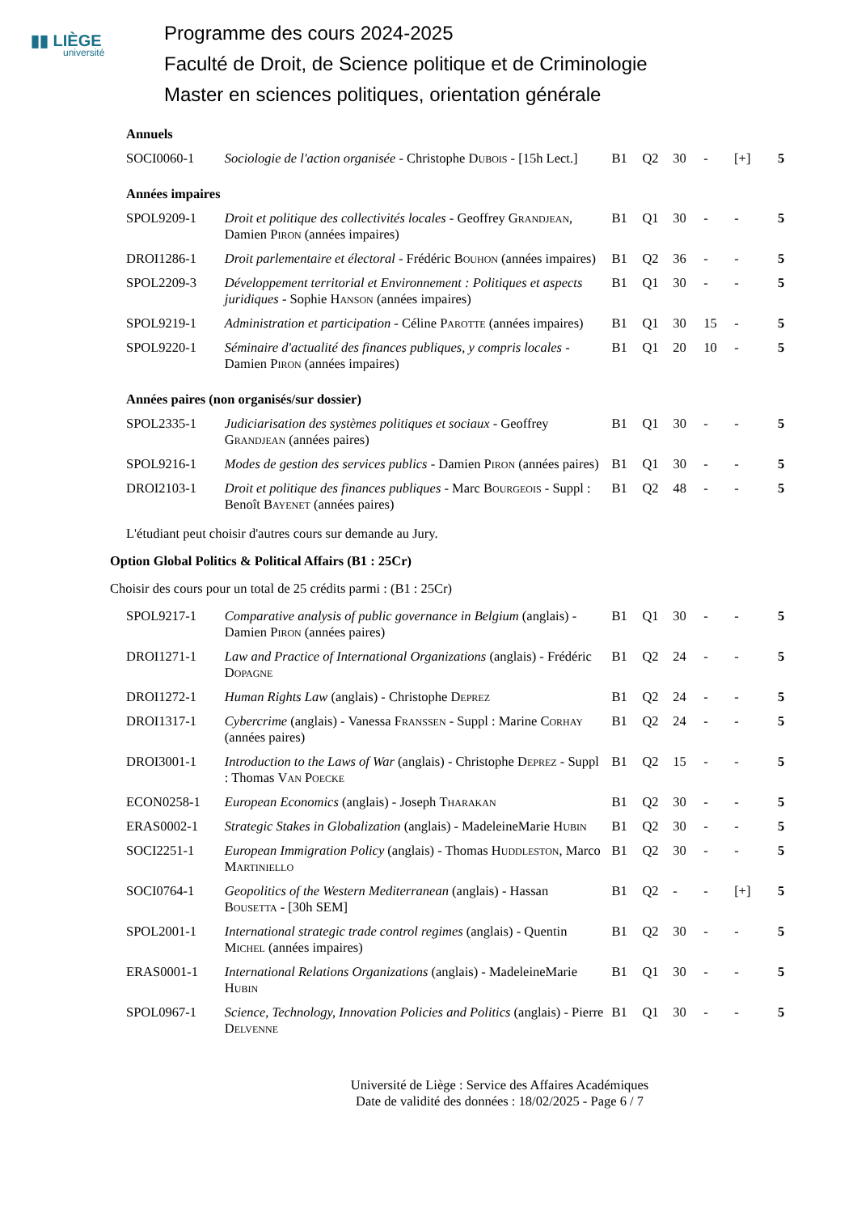▮▮ LIÈGE
université
Programme des cours 2024-2025
Faculté de Droit, de Science politique et de Criminologie
Master en sciences politiques, orientation générale
Annuels
| SOCI0060-1 | Sociologie de l'action organisée - Christophe Dubois - [15h Lect.] | B1 | Q2 | 30 | - | [+] | 5 |
Années impaires
| SPOL9209-1 | Droit et politique des collectivités locales - Geoffrey Grandjean , Damien Piron (années impaires) | B1 | Q1 | 30 | - | - | 5 |
| DROI1286-1 | Droit parlementaire et électoral - Frédéric Bouhon (années impaires) | B1 | Q2 | 36 | - | - | 5 |
| SPOL2209-3 | Développement territorial et Environnement : Politiques et aspects juridiques - Sophie Hanson (années impaires) | B1 | Q1 | 30 | - | - | 5 |
| SPOL9219-1 | Administration et participation - Céline Parotte (années impaires) | B1 | Q1 | 30 | 15 | - | 5 |
| SPOL9220-1 | Séminaire d'actualité des finances publiques, y compris locales - Damien Piron (années impaires) | B1 | Q1 | 20 | 10 | - | 5 |
Années paires (non organisés/sur dossier)
| SPOL2335-1 | Judiciarisation des systèmes politiques et sociaux - Geoffrey Grandjean (années paires) | B1 | Q1 | 30 | - | - | 5 |
| SPOL9216-1 | Modes de gestion des services publics - Damien Piron (années paires) | B1 | Q1 | 30 | - | - | 5 |
| DROI2103-1 | Droit et politique des finances publiques - Marc Bourgeois - Suppl : Benoît Bayenet (années paires) | B1 | Q2 | 48 | - | - | 5 |
L'étudiant peut choisir d'autres cours sur demande au Jury.
Option Global Politics & Political Affairs (B1 : 25Cr)
Choisir des cours pour un total de 25 crédits parmi : (B1 : 25Cr)
| SPOL9217-1 | Comparative analysis of public governance in Belgium (anglais) - Damien Piron (années paires) | B1 | Q1 | 30 | - | - | 5 |
| DROI1271-1 | Law and Practice of International Organizations (anglais) - Frédéric Dopagne | B1 | Q2 | 24 | - | - | 5 |
| DROI1272-1 | Human Rights Law (anglais) - Christophe Deprez | B1 | Q2 | 24 | - | - | 5 |
| DROI1317-1 | Cybercrime (anglais) - Vanessa Franssen - Suppl : Marine Corhay (années paires) | B1 | Q2 | 24 | - | - | 5 |
| DROI3001-1 | Introduction to the Laws of War (anglais) - Christophe Deprez - Suppl : Thomas Van Poecke | B1 | Q2 | 15 | - | - | 5 |
| ECON0258-1 | European Economics (anglais) - Joseph Tharakan | B1 | Q2 | 30 | - | - | 5 |
| ERAS0002-1 | Strategic Stakes in Globalization (anglais) - MadeleineMarie Hubin | B1 | Q2 | 30 | - | - | 5 |
| SOCI2251-1 | European Immigration Policy (anglais) - Thomas Huddleston , Marco Martiniello | B1 | Q2 | 30 | - | - | 5 |
| SOCI0764-1 | Geopolitics of the Western Mediterranean (anglais) - Hassan Bousetta - [30h SEM] | B1 | Q2 | - | - | [+] | 5 |
| SPOL2001-1 | International strategic trade control regimes (anglais) - Quentin Michel (années impaires) | B1 | Q2 | 30 | - | - | 5 |
| ERAS0001-1 | International Relations Organizations (anglais) - MadeleineMarie Hubin | B1 | Q1 | 30 | - | - | 5 |
| SPOL0967-1 | Science, Technology, Innovation Policies and Politics (anglais) - Pierre Delvenne | B1 | Q1 | 30 | - | - | 5 |
Université de Liège : Service des Affaires Académiques
Date de validité des données : 18/02/2025 - Page 6 / 7